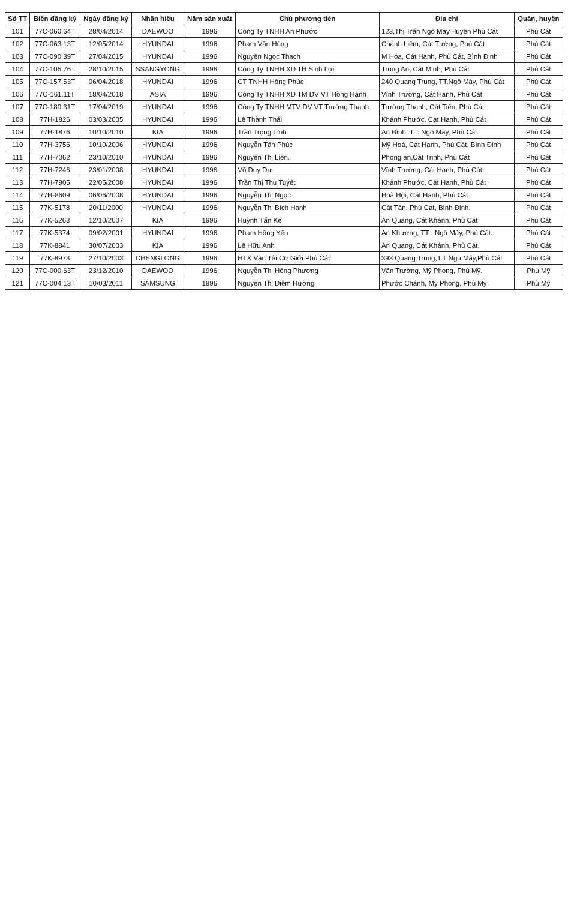| Số TT | Biển đăng ký | Ngày đăng ký | Nhãn hiệu | Năm sản xuất | Chủ phương tiện | Địa chỉ | Quận, huyện |
| --- | --- | --- | --- | --- | --- | --- | --- |
| 101 | 77C-060.64T | 28/04/2014 | DAEWOO | 1996 | Công Ty TNHH An Phước | 123,Thị Trấn Ngô Mây,Huyện Phù Cát | Phù Cát |
| 102 | 77C-063.13T | 12/05/2014 | HYUNDAI | 1996 | Phạm Văn Hùng | Chánh Liêm, Cát Tường, Phù Cát | Phù Cát |
| 103 | 77C-090.39T | 27/04/2015 | HYUNDAI | 1996 | Nguyễn Ngọc Thạch | M Hóa, Cát Hạnh, Phù Cát, Bình Định | Phù Cát |
| 104 | 77C-105.76T | 28/10/2015 | SSANGYONG | 1996 | Công Ty TNHH XD TH Sinh Lợi | Trung An, Cát Minh, Phù Cát | Phù Cát |
| 105 | 77C-157.53T | 06/04/2018 | HYUNDAI | 1996 | CT TNHH Hồng Phúc | 240 Quang Trung, TT.Ngô Mây, Phù Cát | Phù Cát |
| 106 | 77C-161.11T | 18/04/2018 | ASIA | 1996 | Công Ty TNHH XD TM DV VT Hồng Hạnh | Vĩnh Trường, Cát Hanh, Phù Cát | Phù Cát |
| 107 | 77C-180.31T | 17/04/2019 | HYUNDAI | 1996 | Công Ty TNHH MTV DV VT Trường Thanh | Trường Thạnh, Cát Tiến, Phù Cát | Phù Cát |
| 108 | 77H-1826 | 03/03/2005 | HYUNDAI | 1996 | Lê Thành Thái | Khánh Phước, Cạt Hanh, Phù Cát | Phù Cát |
| 109 | 77H-1876 | 10/10/2010 | KIA | 1996 | Trần Trọng Lĩnh | An Bình, TT. Ngô Mây, Phù Cát. | Phù Cát |
| 110 | 77H-3756 | 10/10/2006 | HYUNDAI | 1996 | Nguyễn Tấn Phúc | Mỹ Hoá, Cát Hanh, Phù Cát, Bình Định | Phù Cát |
| 111 | 77H-7062 | 23/10/2010 | HYUNDAI | 1996 | Nguyễn Thị Liên. | Phong an,Cát Trinh, Phù Cát | Phù Cát |
| 112 | 77H-7246 | 23/01/2008 | HYUNDAI | 1996 | Võ Duy Dư | Vĩnh Trường, Cát Hanh, Phù Cát. | Phù Cát |
| 113 | 77H-7905 | 22/05/2008 | HYUNDAI | 1996 | Trần Thị Thu Tuyết | Khánh Phước, Cát Hanh, Phù Cát | Phù Cát |
| 114 | 77H-8609 | 06/06/2008 | HYUNDAI | 1996 | Nguyễn Thị Ngọc | Hoà Hội, Cát Hanh, Phù Cát | Phù Cát |
| 115 | 77K-5178 | 20/11/2000 | HYUNDAI | 1996 | Nguyễn Thị Bích Hạnh | Cát Tân, Phù Cạt, Bình Định. | Phù Cát |
| 116 | 77K-5263 | 12/10/2007 | KIA | 1996 | Huỳnh Tấn Kế | An Quang, Cát Khánh, Phù Cát | Phù Cát |
| 117 | 77K-5374 | 09/02/2001 | HYUNDAI | 1996 | Phạm Hồng Yến | An Khương, TT . Ngô Mây, Phù Cát. | Phù Cát |
| 118 | 77K-8841 | 30/07/2003 | KIA | 1996 | Lê Hữu Anh | An Quang, Cát Khánh, Phù Cát. | Phù Cát |
| 119 | 77K-8973 | 27/10/2003 | CHENGLONG | 1996 | HTX Vận Tải Cơ Giới Phù Cát | 393 Quang Trung,T.T Ngô Mây,Phù Cát | Phù Cát |
| 120 | 77C-000.63T | 23/12/2010 | DAEWOO | 1996 | Nguyễn Thi Hồng Phượng | Văn Trường, Mỹ Phong, Phù Mỹ. | Phù Mỹ |
| 121 | 77C-004.13T | 10/03/2011 | SAMSUNG | 1996 | Nguyễn Thị Diễm Hương | Phước Chánh, Mỹ Phong, Phù Mỹ | Phù Mỹ |